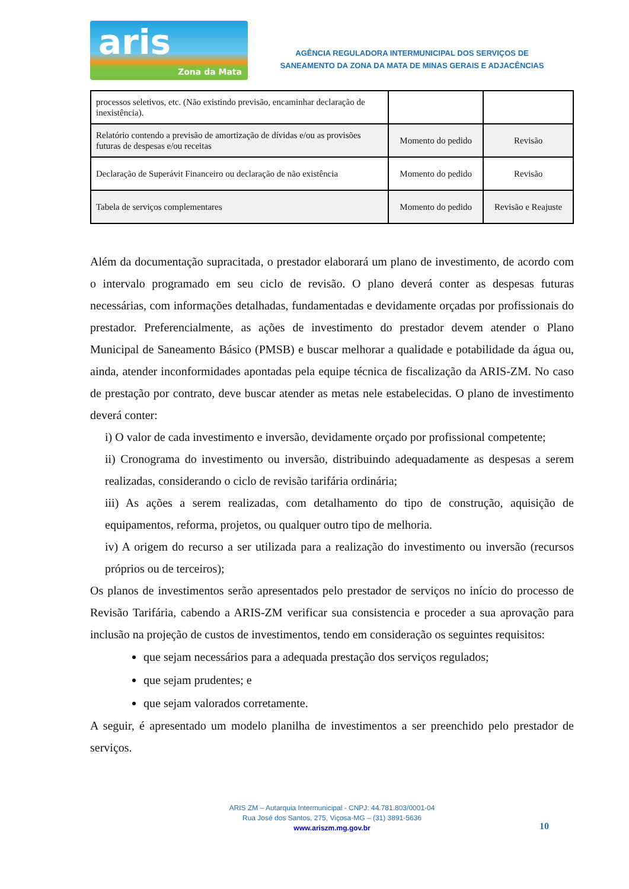aris
Zona da Mata
AGÊNCIA REGULADORA INTERMUNICIPAL DOS SERVIÇOS DE
SANEAMENTO DA ZONA DA MATA DE MINAS GERAIS E ADJACÊNCIAS
| processos seletivos, etc. (Não existindo previsão, encaminhar declaração de inexistência). | | |
| Relatório contendo a previsão de amortização de dívidas e/ou as provisões futuras de despesas e/ou receitas | Momento do pedido | Revisão |
| Declaração de Superávit Financeiro ou declaração de não existência | Momento do pedido | Revisão |
| Tabela de serviços complementares | Momento do pedido | Revisão e Reajuste |
Além da documentação supracitada, o prestador elaborará um plano de investimento, de acordo com o intervalo programado em seu ciclo de revisão. O plano deverá conter as despesas futuras necessárias, com informações detalhadas, fundamentadas e devidamente orçadas por profissionais do prestador. Preferencialmente, as ações de investimento do prestador devem atender o Plano Municipal de Saneamento Básico (PMSB) e buscar melhorar a qualidade e potabilidade da água ou, ainda, atender inconformidades apontadas pela equipe técnica de fiscalização da ARIS-ZM. No caso de prestação por contrato, deve buscar atender as metas nele estabelecidas. O plano de investimento deverá conter:
i) O valor de cada investimento e inversão, devidamente orçado por profissional competente;
ii) Cronograma do investimento ou inversão, distribuindo adequadamente as despesas a serem realizadas, considerando o ciclo de revisão tarifária ordinária;
iii) As ações a serem realizadas, com detalhamento do tipo de construção, aquisição de equipamentos, reforma, projetos, ou qualquer outro tipo de melhoria.
iv) A origem do recurso a ser utilizada para a realização do investimento ou inversão (recursos próprios ou de terceiros);
Os planos de investimentos serão apresentados pelo prestador de serviços no início do processo de Revisão Tarifária, cabendo a ARIS-ZM verificar sua consistencia e proceder a sua aprovação para inclusão na projeção de custos de investimentos, tendo em consideração os seguintes requisitos:
que sejam necessários para a adequada prestação dos serviços regulados;
que sejam prudentes; e
que sejam valorados corretamente.
A seguir, é apresentado um modelo planilha de investimentos a ser preenchido pelo prestador de serviços.
ARIS ZM – Autarquia Intermunicipal - CNPJ: 44.781.803/0001-04
Rua José dos Santos, 275, Viçosa-MG – (31) 3891-5636
www.ariszm.mg.gov.br
10